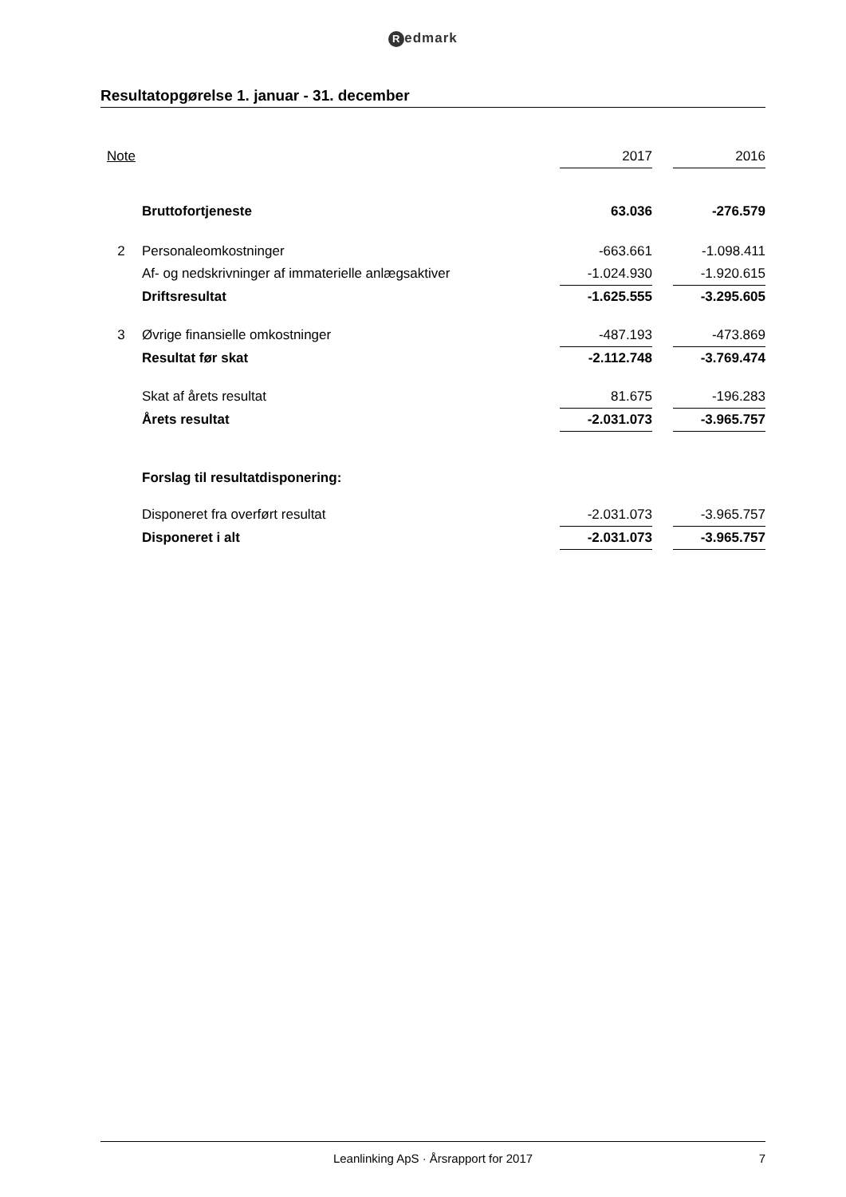Redmark
Resultatopgørelse 1. januar - 31. december
| Note | | 2017 | | 2016 |
| | Bruttofortjeneste | 63.036 | | -276.579 |
| 2 | Personaleomkostninger | -663.661 | | -1.098.411 |
| | Af- og nedskrivninger af immaterielle anlægsaktiver | -1.024.930 | | -1.920.615 |
| | Driftsresultat | -1.625.555 | | -3.295.605 |
| 3 | Øvrige finansielle omkostninger | -487.193 | | -473.869 |
| | Resultat før skat | -2.112.748 | | -3.769.474 |
| | Skat af årets resultat | 81.675 | | -196.283 |
| | Årets resultat | -2.031.073 | | -3.965.757 |
| | Forslag til resultatdisponering: | | | |
| | Disponeret fra overført resultat | -2.031.073 | | -3.965.757 |
| | Disponeret i alt | -2.031.073 | | -3.965.757 |
Leanlinking ApS · Årsrapport for 2017 7